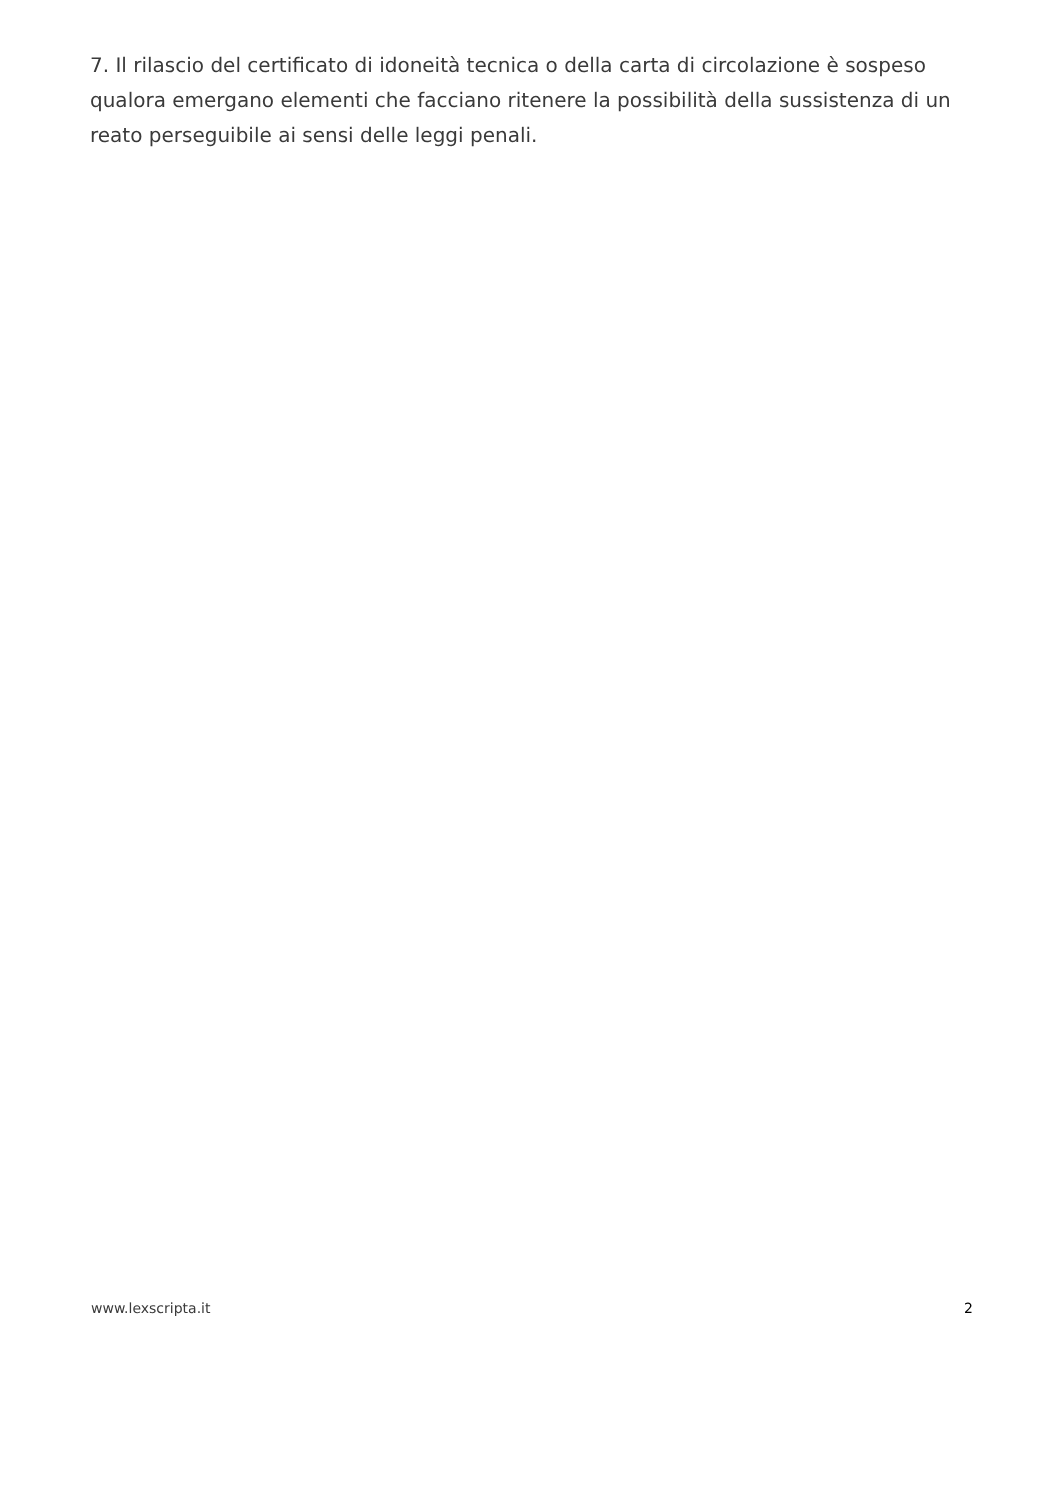7. Il rilascio del certificato di idoneità tecnica o della carta di circolazione è sospeso qualora emergano elementi che facciano ritenere la possibilità della sussistenza di un reato perseguibile ai sensi delle leggi penali.
www.lexscripta.it 2